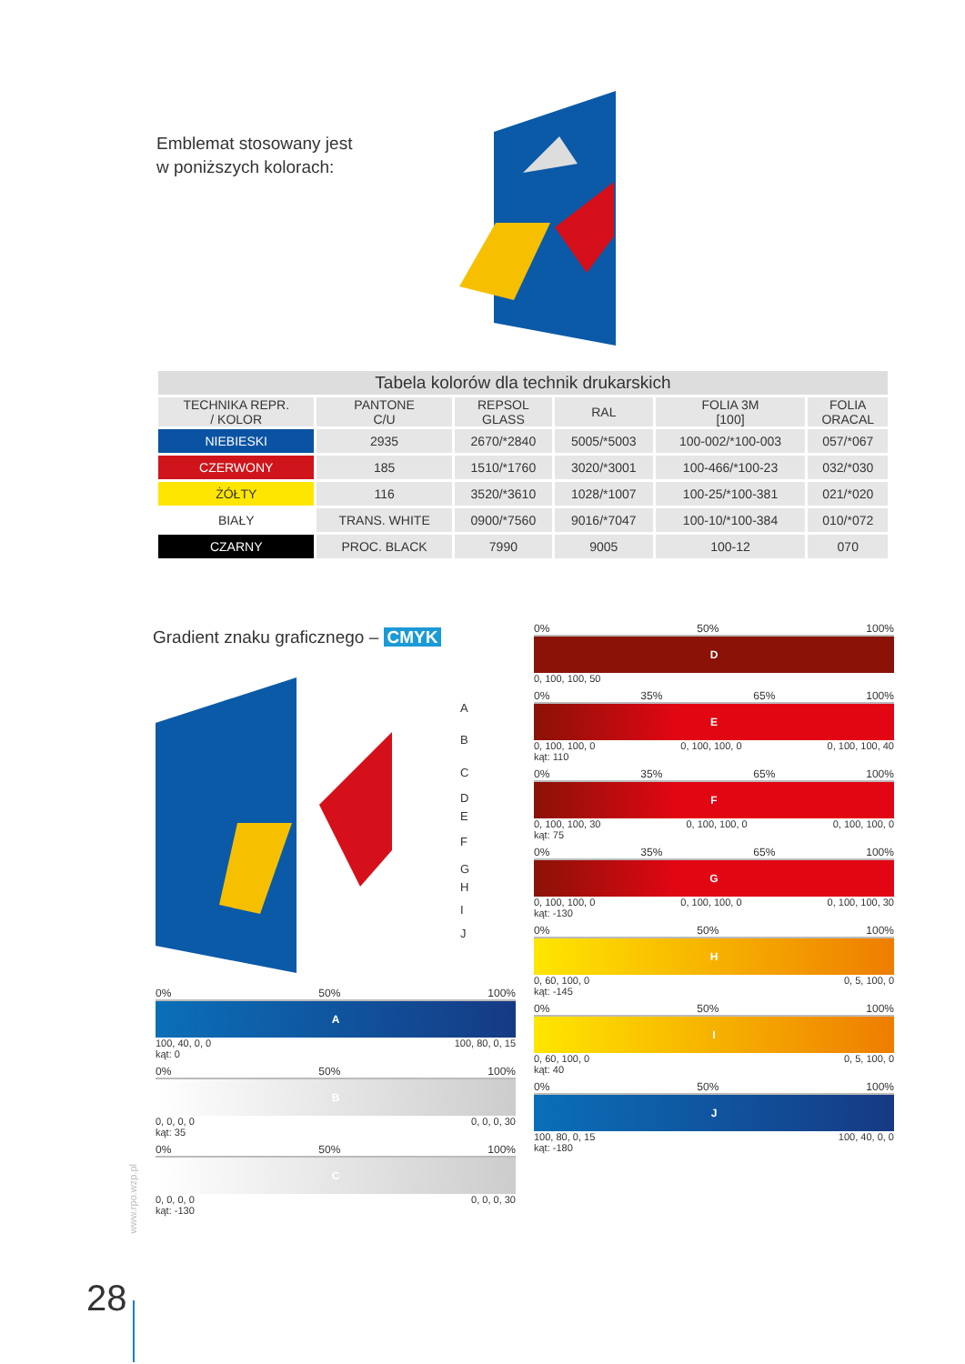Emblemat stosowany jest
w poniższych kolorach:
| Tabela kolorów dla technik drukarskich | | | | | |
| --- | --- | --- | --- | --- | --- |
| TECHNIKA REPR. / KOLOR | PANTONE C/U | REPSOL GLASS | RAL | FOLIA 3M [100] | FOLIA ORACAL |
| NIEBIESKI | 2935 | 2670/*2840 | 5005/*5003 | 100-002/*100-003 | 057/*067 |
| CZERWONY | 185 | 1510/*1760 | 3020/*3001 | 100-466/*100-23 | 032/*030 |
| ŻÓŁTY | 116 | 3520/*3610 | 1028/*1007 | 100-25/*100-381 | 021/*020 |
| BIAŁY | TRANS. WHITE | 0900/*7560 | 9016/*7047 | 100-10/*100-384 | 010/*072 |
| CZARNY | PROC. BLACK | 7990 | 9005 | 100-12 | 070 |
Gradient znaku graficznego – CMYK
A
B
C
D
E
F
G
H
I
J
0% 50% 100%
A
100, 40, 0, 0
kąt: 0 100, 80, 0, 15
0% 50% 100%
B
0, 0, 0, 0
kąt: 35 0, 0, 0, 30
0% 50% 100%
C
0, 0, 0, 0
kąt: -130 0, 0, 0, 30
0% 50% 100%
D
0, 100, 100, 50
0% 35% 65% 100%
E
0, 100, 100, 0
kąt: 110 0, 100, 100, 0 0, 100, 100, 40
0% 35% 65% 100%
F
0, 100, 100, 30
kąt: 75 0, 100, 100, 0 0, 100, 100, 0
0% 35% 65% 100%
G
0, 100, 100, 0
kąt: -130 0, 100, 100, 0 0, 100, 100, 30
0% 50% 100%
H
0, 60, 100, 0
kąt: -145 0, 5, 100, 0
0% 50% 100%
I
0, 60, 100, 0
kąt: 40 0, 5, 100, 0
0% 50% 100%
J
100, 80, 0, 15
kąt: -180 100, 40, 0, 0
www.rpo.wzp.pl
28